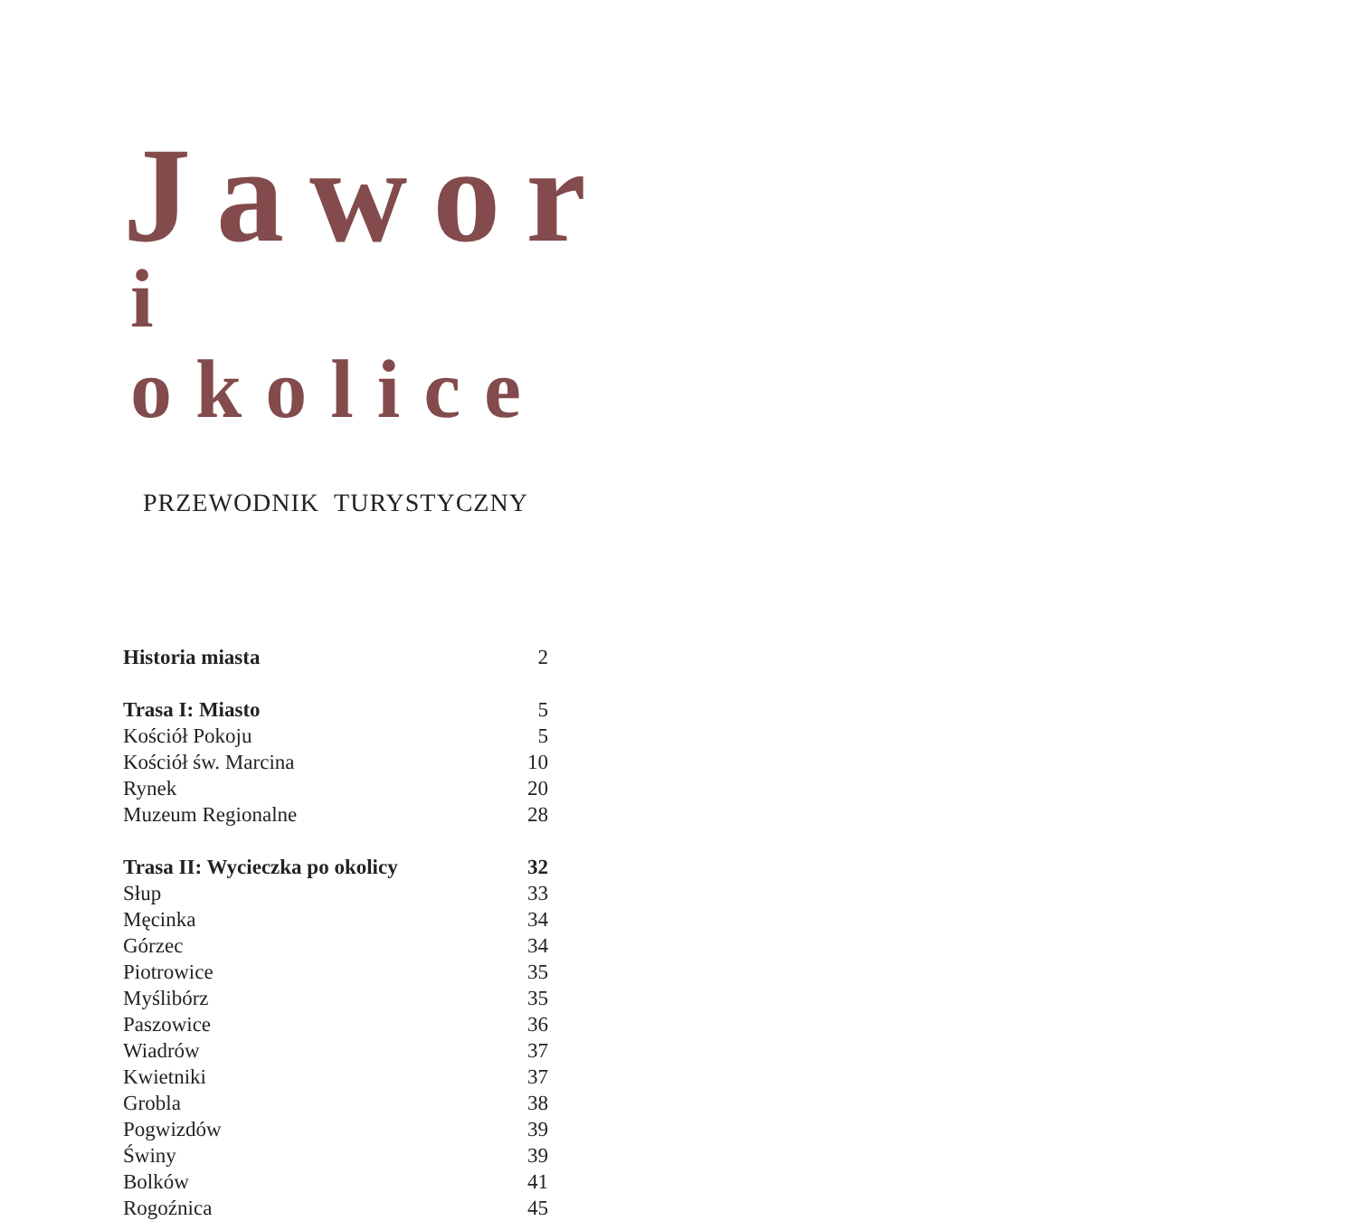Jawor
i okolice
PRZEWODNIK TURYSTYCZNY
| Historia miasta | 2 |
| Trasa I: Miasto | 5 |
| Kościół Pokoju | 5 |
| Kościół św. Marcina | 10 |
| Rynek | 20 |
| Muzeum Regionalne | 28 |
| Trasa II: Wycieczka po okolicy | 32 |
| Słup | 33 |
| Męcinka | 34 |
| Górzec | 34 |
| Piotrowice | 35 |
| Myślibórz | 35 |
| Paszowice | 36 |
| Wiadrów | 37 |
| Kwietniki | 37 |
| Grobla | 38 |
| Pogwizdów | 39 |
| Świny | 39 |
| Bolków | 41 |
| Rogoźnica | 45 |